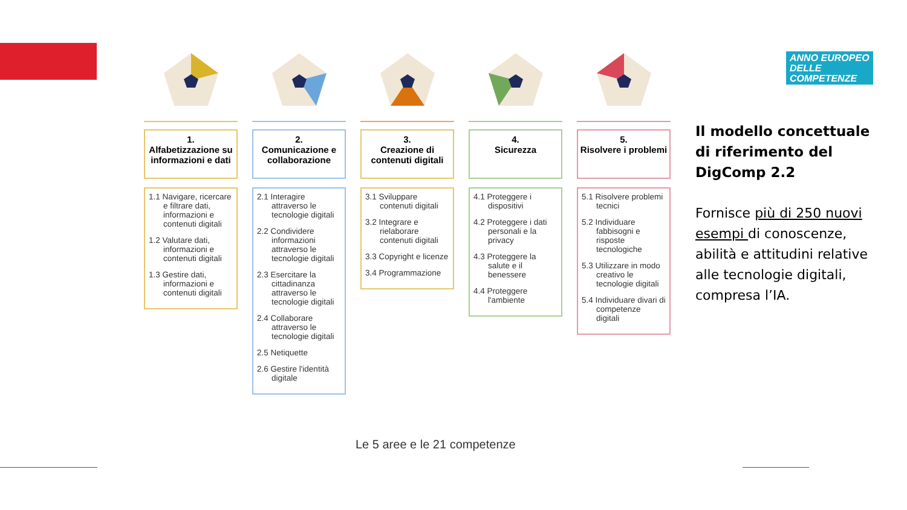ANNO EUROPEO
DELLE
COMPETENZE
1.
Alfabetizzazione su informazioni e dati
1.1 Navigare, ricercare e filtrare dati, informazioni e contenuti digitali
1.2 Valutare dati, informazioni e contenuti digitali
1.3 Gestire dati, informazioni e contenuti digitali
2.
Comunicazione e collaborazione
2.1 Interagire attraverso le tecnologie digitali
2.2 Condividere informazioni attraverso le tecnologie digitali
2.3 Esercitare la cittadinanza attraverso le tecnologie digitali
2.4 Collaborare attraverso le tecnologie digitali
2.5 Netiquette
2.6 Gestire l'identità digitale
3.
Creazione di contenuti digitali
3.1 Sviluppare contenuti digitali
3.2 Integrare e rielaborare contenuti digitali
3.3 Copyright e licenze
3.4 Programmazione
4.
Sicurezza
4.1 Proteggere i dispositivi
4.2 Proteggere i dati personali e la privacy
4.3 Proteggere la salute e il benessere
4.4 Proteggere l'ambiente
5.
Risolvere i problemi
5.1 Risolvere problemi tecnici
5.2 Individuare fabbisogni e risposte tecnologiche
5.3 Utilizzare in modo creativo le tecnologie digitali
5.4 Individuare divari di competenze digitali
Il modello concettuale di riferimento del DigComp 2.2
Fornisce più di 250 nuovi esempi di conoscenze, abilità e attitudini relative alle tecnologie digitali, compresa l’IA.
Le 5 aree e le 21 competenze